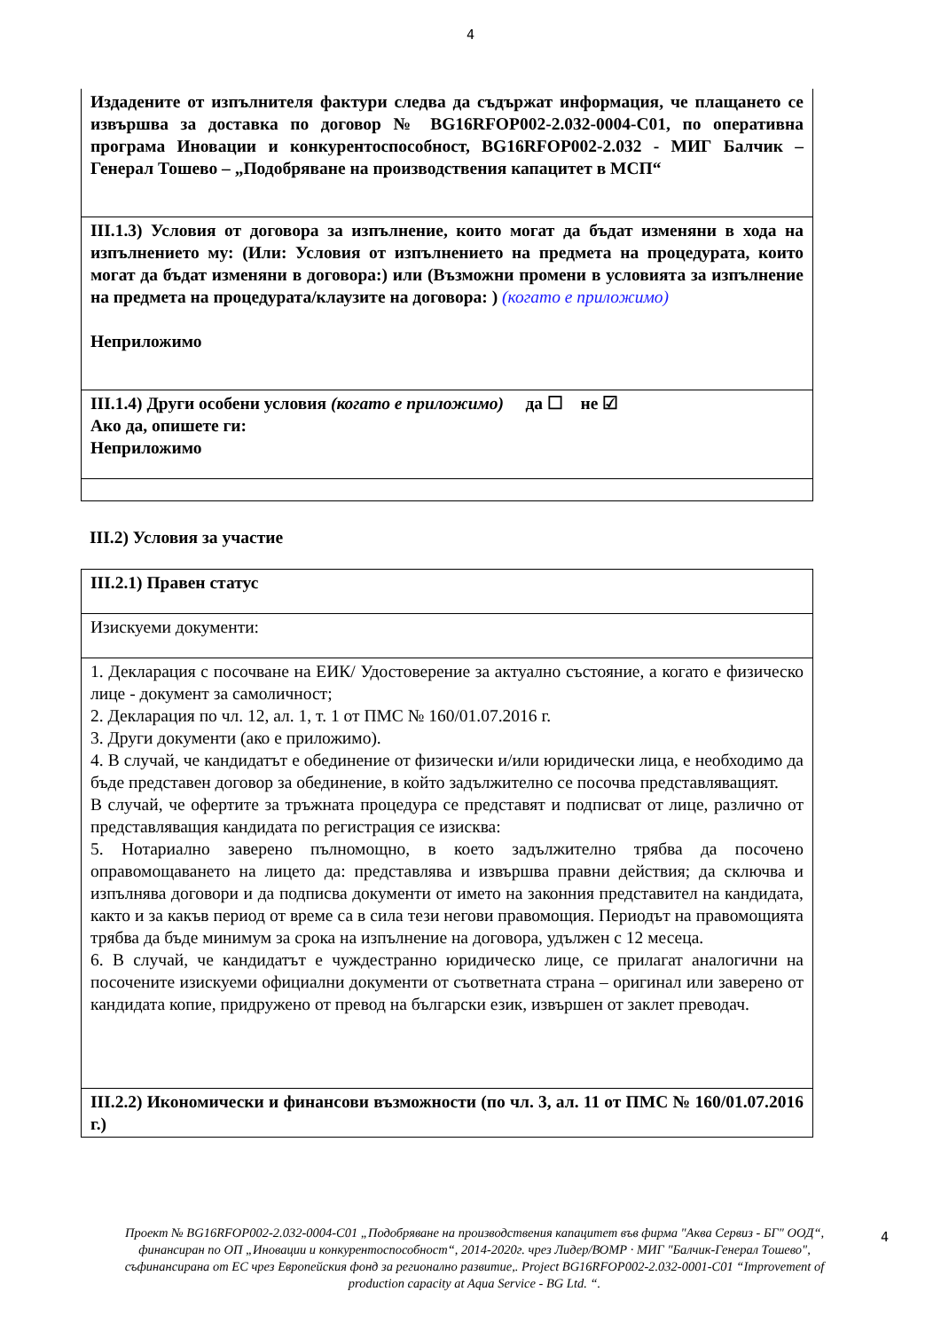4
| Издадените от изпълнителя фактури следва да съдържат информация, че плащането се извършва за доставка по договор № BG16RFOP002-2.032-0004-C01, по оперативна програма Иновации и конкурентоспособност, BG16RFOP002-2.032 - МИГ Балчик – Генерал Тошево – „Подобряване на производствения капацитет в МСП“ |
| III.1.3) Условия от договора за изпълнение, които могат да бъдат изменяни в хода на изпълнението му: (Или: Условия от изпълнението на предмета на процедурата, които могат да бъдат изменяни в договора:) или (Възможни промени в условията за изпълнение на предмета на процедурата/клаузите на договора: ) (когато е приложимо) Неприложимо |
| III.1.4) Други особени условия (когато е приложимо) да ☐ не ☑ Ако да, опишете ги: Неприложимо |
III.2) Условия за участие
| III.2.1) Правен статус |
| Изискуеми документи: |
| 1. Декларация с посочване на ЕИК/ Удостоверение за актуално състояние, а когато е физическо лице - документ за самоличност; 2. Декларация по чл. 12, ал. 1, т. 1 от ПМС № 160/01.07.2016 г. 3. Други документи (ако е приложимо). 4. В случай, че кандидатът е обединение от физически и/или юридически лица, е необходимо да бъде представен договор за обединение, в който задължително се посочва представляващият. В случай, че офертите за тръжната процедура се представят и подписват от лице, различно от представляващия кандидата по регистрация се изисква: 5. Нотариално заверено пълномощно, в което задължително трябва да посочено оправомощаването на лицето да: представлява и извършва правни действия; да сключва и изпълнява договори и да подписва документи от името на законния представител на кандидата, както и за какъв период от време са в сила тези негови правомощия. Периодът на правомощията трябва да бъде минимум за срока на изпълнение на договора, удължен с 12 месеца. 6. В случай, че кандидатът е чуждестранно юридическо лице, се прилагат аналогични на посочените изискуеми официални документи от съответната страна – оригинал или заверено от кандидата копие, придружено от превод на български език, извършен от заклет преводач. |
| III.2.2) Икономически и финансови възможности (по чл. 3, ал. 11 от ПМС № 160/01.07.2016 г.) |
Проект № BG16RFOP002-2.032-0004-C01 „Подобряване на производствения капацитет във фирма "Аква Сервиз - БГ" ООД“, финансиран по ОП „Иновации и конкурентоспособност“, 2014-2020г. чрез Лидер/ВОМР · МИГ "Балчик-Генерал Тошево", съфинансирана от ЕС чрез Европейския фонд за регионално развитие,. Project BG16RFOP002-2.032-0001-C01 “Improvement of production capacity at Aqua Service - BG Ltd. “.
4